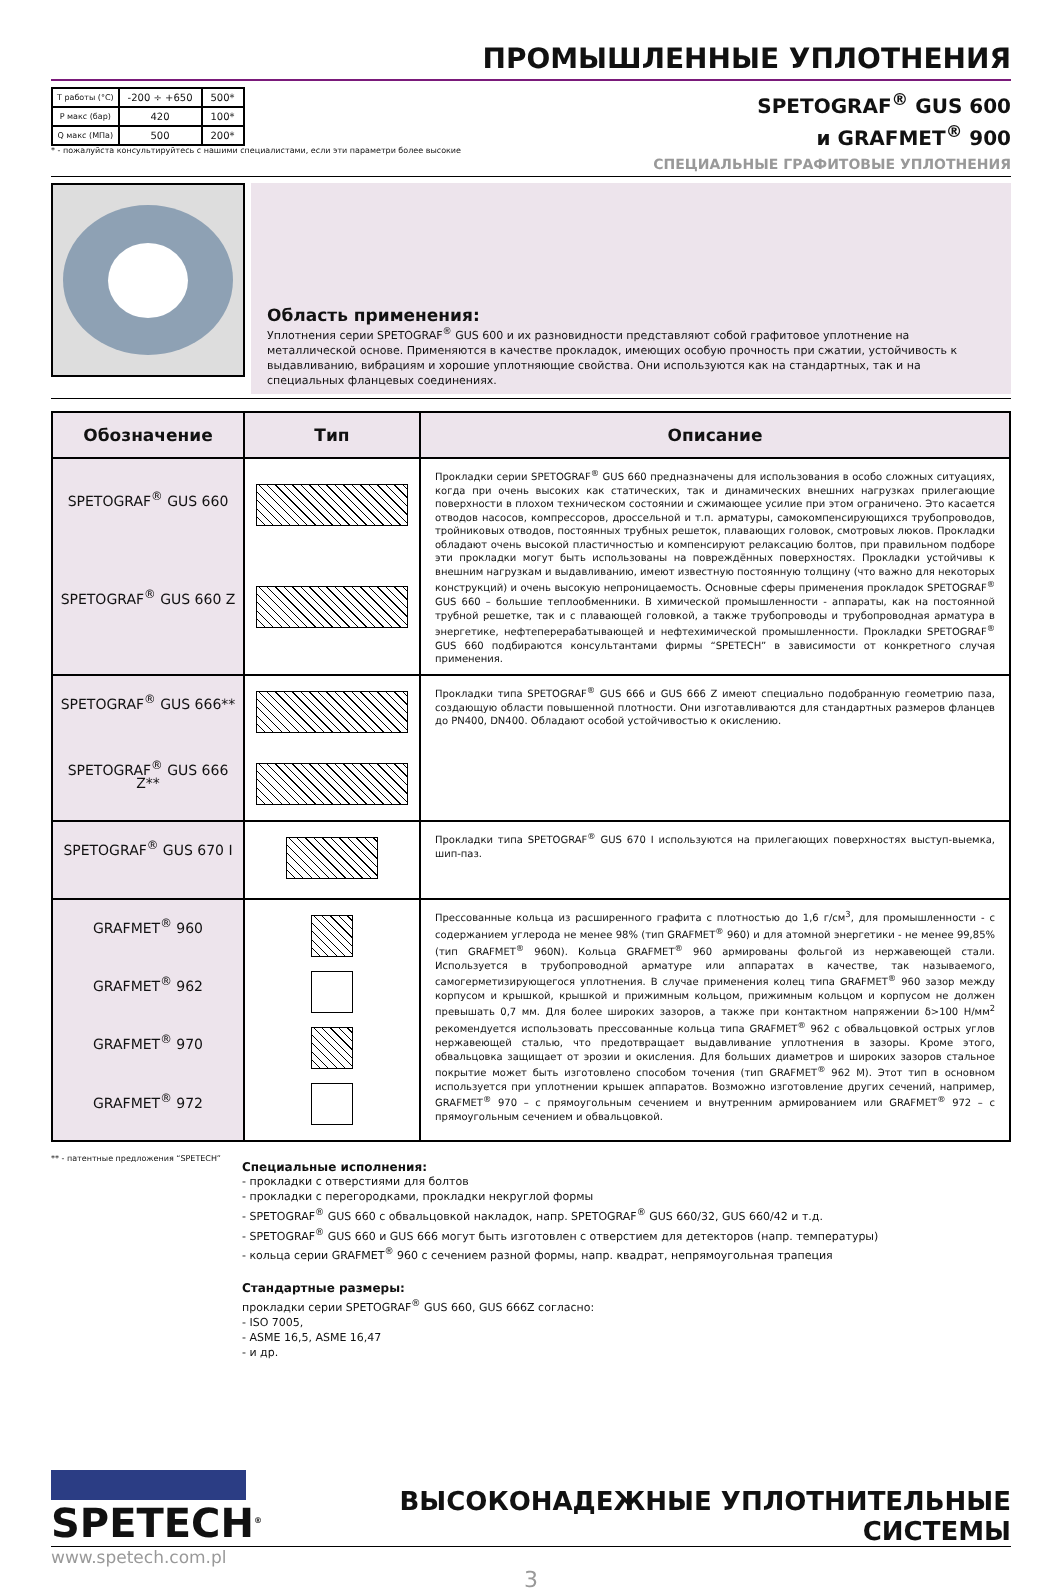ПРОМЫШЛЕННЫЕ УПЛОТНЕНИЯ
| T работы (°C) | -200 ÷ +650 | 500* |
| P макс (бар) | 420 | 100* |
| Q макс (МПа) | 500 | 200* |
* - пожалуйста консультируйтесь с нашими специалистами, если эти параметри более высокие
SPETOGRAF<sup>®</sup> GUS 600
и GRAFMET<sup>®</sup> 900
СПЕЦИАЛЬНЫЕ ГРАФИТОВЫЕ УПЛОТНЕНИЯ
Область применения:
Уплотнения серии SPETOGRAF<sup>®</sup> GUS 600 и их разновидности представляют собой графитовое уплотнение на металлической основе. Применяются в качестве прокладок, имеющих особую прочность при сжатии, устойчивость к выдавливанию, вибрациям и хорошие уплотняющие свойства. Они используются как на стандартных, так и на специальных фланцевых соединениях.
| Обозначение | Тип | Описание |
| --- | --- | --- |
| SPETOGRAF<sup>®</sup> GUS 660 SPETOGRAF<sup>®</sup> GUS 660 Z | | Прокладки серии SPETOGRAF<sup>®</sup> GUS 660 предназначены для использования в особо сложных ситуациях, когда при очень высоких как статических, так и динамических внешних нагрузках прилегающие поверхности в плохом техническом состоянии и сжимающее усилие при этом ограничено. Это касается отводов насосов, компрессоров, дроссельной и т.п. арматуры, самокомпенсирующихся трубопроводов, тройниковых отводов, постоянных трубных решеток, плавающих головок, смотровых люков. Прокладки обладают очень высокой пластичностью и компенсируют релаксацию болтов, при правильном подборе эти прокладки могут быть использованы на повреждённых поверхностях. Прокладки устойчивы к внешним нагрузкам и выдавливанию, имеют известную постоянную толщину (что важно для некоторых конструкций) и очень высокую непроницаемость. Основные сферы применения прокладок SPETOGRAF<sup>®</sup> GUS 660 – большие теплообменники. В химической промышленности - аппараты, как на постоянной трубной решетке, так и с плавающей головкой, а также трубопроводы и трубопроводная арматура в энергетике, нефтеперерабатывающей и нефтехимической промышленности. Прокладки SPETOGRAF<sup>®</sup> GUS 660 подбираются консультантами фирмы “SPETECH” в зависимости от конкретного случая применения. |
| SPETOGRAF<sup>®</sup> GUS 666** SPETOGRAF<sup>®</sup> GUS 666 Z** | | Прокладки типа SPETOGRAF<sup>®</sup> GUS 666 и GUS 666 Z имеют специально подобранную геометрию паза, создающую области повышенной плотности. Они изготавливаются для стандартных размеров фланцев до PN400, DN400. Обладают особой устойчивостью к окислению. |
| SPETOGRAF<sup>®</sup> GUS 670 I | | Прокладки типа SPETOGRAF<sup>®</sup> GUS 670 I используются на прилегающих поверхностях выступ-выемка, шип-паз. |
| GRAFMET<sup>®</sup> 960 GRAFMET<sup>®</sup> 962 GRAFMET<sup>®</sup> 970 GRAFMET<sup>®</sup> 972 | | Прессованные кольца из расширенного графита с плотностью до 1,6 г/см<sup>3</sup>, для промышленности - с содержанием углерода не менее 98% (тип GRAFMET<sup>®</sup> 960) и для атомной энергетики - не менее 99,85% (тип GRAFMET<sup>®</sup> 960N). Кольца GRAFMET<sup>®</sup> 960 армированы фольгой из нержавеющей стали. Используется в трубопроводной арматуре или аппаратах в качестве, так называемого, самогерметизирующегося уплотнения. В случае применения колец типа GRAFMET<sup>®</sup> 960 зазор между корпусом и крышкой, крышкой и прижимным кольцом, прижимным кольцом и корпусом не должен превышать 0,7 мм. Для более широких зазоров, а также при контактном напряжении δ>100 Н/мм<sup>2</sup> рекомендуется использовать прессованные кольца типа GRAFMET<sup>®</sup> 962 с обвальцовкой острых углов нержавеющей сталью, что предотвращает выдавливание уплотнения в зазоры. Кроме этого, обвальцовка защищает от эрозии и окисления. Для больших диаметров и широких зазоров стальное покрытие может быть изготовлено способом точения (тип GRAFMET<sup>®</sup> 962 M). Этот тип в основном используется при уплотнении крышек аппаратов. Возможно изготовление других сечений, например, GRAFMET<sup>®</sup> 970 – с прямоугольным сечением и внутренним армированием или GRAFMET<sup>®</sup> 972 – с прямоугольным сечением и обвальцовкой. |
** - патентные предложения “SPETECH”
Специальные исполнения:
- прокладки с отверстиями для болтов
- прокладки с перегородками, прокладки некруглой формы
- SPETOGRAF<sup>®</sup> GUS 660 с обвальцовкой накладок, напр. SPETOGRAF<sup>®</sup> GUS 660/32, GUS 660/42 и т.д.
- SPETOGRAF<sup>®</sup> GUS 660 и GUS 666 могут быть изготовлен с отверстием для детекторов (напр. температуры)
- кольца серии GRAFMET<sup>®</sup> 960 с сечением разной формы, напр. квадрат, непрямоугольная трапеция
Стандартные размеры:
прокладки серии SPETOGRAF<sup>®</sup> GUS 660, GUS 666Z согласно:
- ISO 7005,
- ASME 16,5, ASME 16,47
- и др.
SPETECH<sup>®</sup>
ВЫСОКОНАДЕЖНЫЕ УПЛОТНИТЕЛЬНЫЕ СИСТЕМЫ
www.spetech.com.pl
3